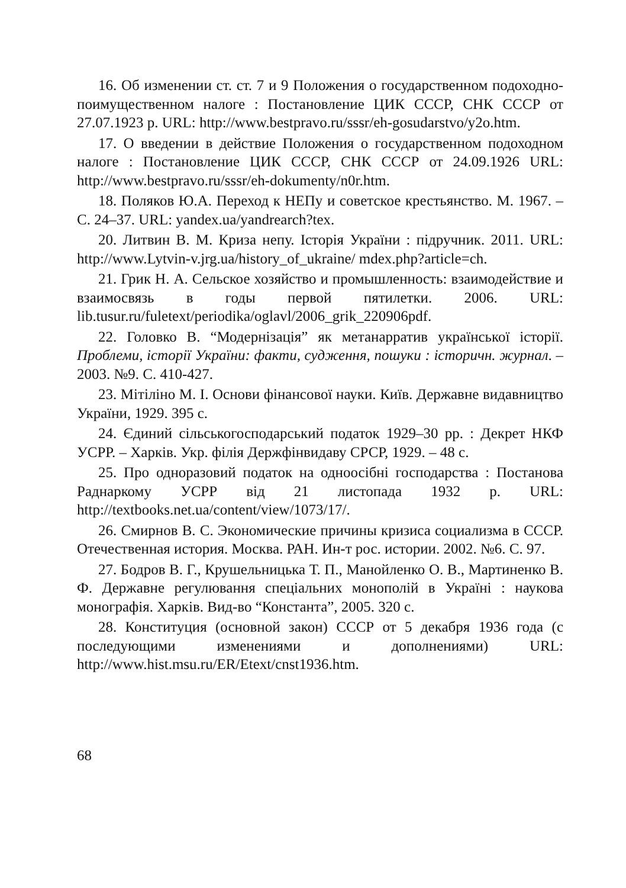16. Об изменении ст. ст. 7 и 9 Положения о государственном подоходно-поимущественном налоге : Постановление ЦИК СССР, СНК СССР от 27.07.1923 р. URL: http://www.bestpravo.ru/sssr/eh-gosudarstvo/y2o.htm.
17. О введении в действие Положения о государственном подоходном налоге : Постановление ЦИК СССР, СНК СССР от 24.09.1926 URL: http://www.bestpravo.ru/sssr/eh-dokumenty/n0r.htm.
18. Поляков Ю.А. Переход к НЕПу и советское крестьянство. М. 1967. – С. 24–37. URL: yandex.ua/yandrearch?tex.
20. Литвин В. М. Криза непу. Історія України : підручник. 2011. URL: http://www.Lytvin-v.jrg.ua/history_of_ukraine/ mdex.php?article=ch.
21. Грик Н. А. Сельское хозяйство и промышленность: взаимодействие и взаимосвязь в годы первой пятилетки. 2006. URL: lib.tusur.ru/fuletext/periodika/oglavl/2006_grik_220906pdf.
22. Головко В. “Модернізація” як метанарратив української історії. Проблеми, історії України: факти, судження, пошуки : історичн. журнал. – 2003. №9. С. 410-427.
23. Мітіліно М. І. Основи фінансової науки. Київ. Державне видавництво України, 1929. 395 с.
24. Єдиний сільськогосподарський податок 1929–30 рр. : Декрет НКФ УСРР. – Харків. Укр. філія Держфінвидаву СРСР, 1929. – 48 с.
25. Про одноразовий податок на одноосібні господарства : Постанова Раднаркому УСРР від 21 листопада 1932 р. URL: http://textbooks.net.ua/content/view/1073/17/.
26. Смирнов В. С. Экономические причины кризиса социализма в СССР. Отечественная история. Москва. РАН. Ин-т рос. истории. 2002. №6. С. 97.
27. Бодров В. Г., Крушельницька Т. П., Манойленко О. В., Мартиненко В. Ф. Державне регулювання спеціальних монополій в Україні : наукова монографія. Харків. Вид-во “Константа”, 2005. 320 с.
28. Конституция (основной закон) СССР от 5 декабря 1936 года (с последующими изменениями и дополнениями) URL: http://www.hist.msu.ru/ER/Etext/cnst1936.htm.
68